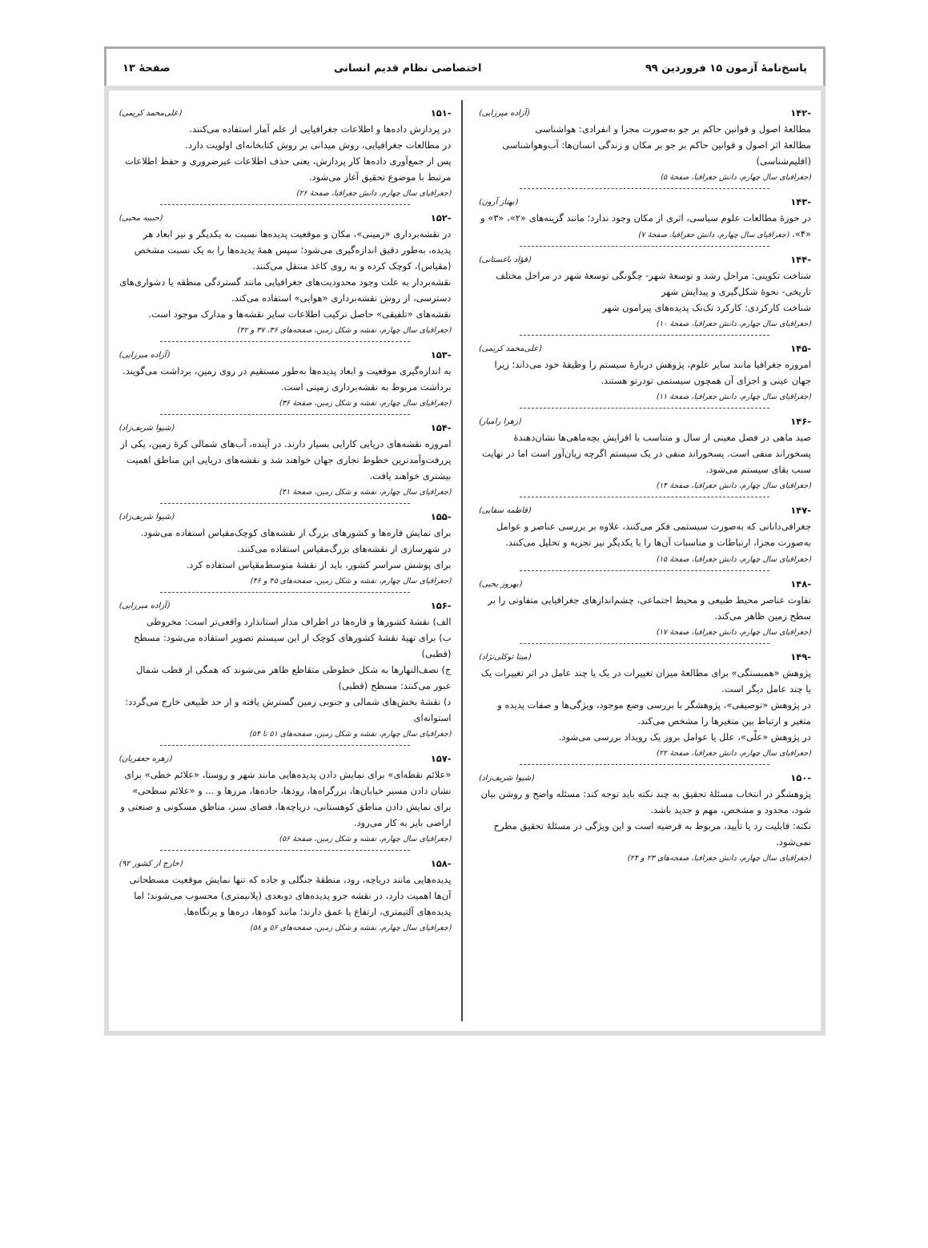پاسخ‌نامهٔ آزمون ۱۵ فروردین ۹۹ اختصاصی نظام قدیم انسانی صفحهٔ ۱۳
-۱۴۲ (آزاده میرزایی)
مطالعهٔ اصول و قوانین حاکم بر جو به‌صورت مجزا و انفرادی: هواشناسی
مطالعهٔ اثر اصول و قوانین حاکم بر جو بر مکان و زندگی انسان‌ها: آب‌وهواشناسی (اقلیم‌شناسی)
(جغرافیای سال چهارم، دانش جغرافیا، صفحهٔ ۵)
-۱۴۳ (بهناز آرون)
در حوزهٔ مطالعات علوم سیاسی، اثری از مکان وجود ندارد؛ مانند گزینه‌های «۲»، «۳» و «۴». (جغرافیای سال چهارم، دانش جغرافیا، صفحهٔ ۷)
-۱۴۴ (فؤاد باغستانی)
شناخت تکوینی: مراحل رشد و توسعهٔ شهر- چگونگی توسعهٔ شهر در مراحل مختلف تاریخی- نحوهٔ شکل‌گیری و پیدایش شهر
شناخت کارکردی: کارکرد تک‌تک پدیده‌های پیرامون شهر
(جغرافیای سال چهارم، دانش جغرافیا، صفحهٔ ۱۰)
-۱۴۵ (علی‌محمد کریمی)
امروزه جغرافیا مانند سایر علوم، پژوهش دربارهٔ سیستم را وظیفهٔ خود می‌داند؛ زیرا جهان عینی و اجزای آن همچون سیستمی تودرتو هستند.
(جغرافیای سال چهارم، دانش جغرافیا، صفحهٔ ۱۱)
-۱۴۶ (زهرا رامیار)
صید ماهی در فصل معینی از سال و متناسب با افزایش بچه‌ماهی‌ها نشان‌دهندهٔ پسخوراند منفی است. پسخوراند منفی در یک سیستم اگرچه زیان‌آور است اما در نهایت سبب بقای سیستم می‌شود.
(جغرافیای سال چهارم، دانش جغرافیا، صفحهٔ ۱۴)
-۱۴۷ (فاطمه سقایی)
جغرافی‌دانانی که به‌صورت سیستمی فکر می‌کنند، علاوه بر بررسی عناصر و عوامل به‌صورت مجزا، ارتباطات و مناسبات آن‌ها را با یکدیگر نیز تجزیه و تحلیل می‌کنند. (جغرافیای سال چهارم، دانش جغرافیا، صفحهٔ ۱۵)
-۱۴۸ (بهروز یحیی)
تفاوت عناصر محیط طبیعی و محیط اجتماعی، چشم‌اندازهای جغرافیایی متفاوتی را بر سطح زمین ظاهر می‌کند.
(جغرافیای سال چهارم، دانش جغرافیا، صفحهٔ ۱۷)
-۱۴۹ (مینا توکلی‌نژاد)
پژوهش «همبستگی» برای مطالعهٔ میزان تغییرات در یک یا چند عامل در اثر تغییرات یک یا چند عامل دیگر است.
در پژوهش «توصیفی»، پژوهشگر با بررسی وضع موجود، ویژگی‌ها و صفات پدیده و متغیر و ارتباط بین متغیرها را مشخص می‌کند.
در پژوهش «علّی»، علل یا عوامل بروز یک رویداد بررسی می‌شود.
(جغرافیای سال چهارم، دانش جغرافیا، صفحهٔ ۲۲)
-۱۵۰ (شیوا شریف‌زاد)
پژوهشگر در انتخاب مسئلهٔ تحقیق به چند نکته باید توجه کند: مسئله واضح و روشن بیان شود، محدود و مشخص، مهم و جدید باشد.
نکته: قابلیت رد یا تأیید، مربوط به فرضیه است و این ویژگی در مسئلهٔ تحقیق مطرح نمی‌شود.
(جغرافیای سال چهارم، دانش جغرافیا، صفحه‌های ۲۳ و ۲۴)
-۱۵۱ (علی‌محمد کریمی)
در پردازش داده‌ها و اطلاعات جغرافیایی از علم آمار استفاده می‌کنند.
در مطالعات جغرافیایی، روش میدانی بر روش کتابخانه‌ای اولویت دارد.
پس از جمع‌آوری داده‌ها کار پردازش، یعنی حذف اطلاعات غیرضروری و حفظ اطلاعات مرتبط با موضوع تحقیق آغاز می‌شود.
(جغرافیای سال چهارم، دانش جغرافیا، صفحهٔ ۲۶)
-۱۵۲ (حبیبه محبی)
در نقشه‌برداری «زمینی»، مکان و موقعیت پدیده‌ها نسبت به یکدیگر و نیز ابعاد هر پدیده، به‌طور دقیق اندازه‌گیری می‌شود؛ سپس همهٔ پدیده‌ها را به یک نسبت مشخص (مقیاس)، کوچک کرده و به روی کاغذ منتقل می‌کنند.
نقشه‌بردار به علت وجود محدودیت‌های جغرافیایی مانند گستردگی منطقه یا دشواری‌های دسترسی، از روش نقشه‌برداری «هوایی» استفاده می‌کند.
نقشه‌های «تلفیقی» حاصل ترکیب اطلاعات سایر نقشه‌ها و مدارک موجود است.
(جغرافیای سال چهارم، نقشه و شکل زمین، صفحه‌های ۳۶، ۳۷ و ۴۲)
-۱۵۳ (آزاده میرزایی)
به اندازه‌گیری موقعیت و ابعاد پدیده‌ها به‌طور مستقیم در روی زمین، برداشت می‌گویند. برداشت مربوط به نقشه‌برداری زمینی است.
(جغرافیای سال چهارم، نقشه و شکل زمین، صفحهٔ ۳۶)
-۱۵۴ (شیوا شریف‌زاد)
امروزه نقشه‌های دریایی کارایی بسیار دارند. در آینده، آب‌های شمالی کرهٔ زمین، یکی از پررفت‌وآمدترین خطوط تجاری جهان خواهند شد و نقشه‌های دریایی این مناطق اهمیت بیشتری خواهند یافت.
(جغرافیای سال چهارم، نقشه و شکل زمین، صفحهٔ ۴۱)
-۱۵۵ (شیوا شریف‌زاد)
برای نمایش قاره‌ها و کشورهای بزرگ از نقشه‌های کوچک‌مقیاس استفاده می‌شود.
در شهرسازی از نقشه‌های بزرگ‌مقیاس استفاده می‌کنند.
برای پوشش سراسر کشور، باید از نقشهٔ متوسط‌مقیاس استفاده کرد.
(جغرافیای سال چهارم، نقشه و شکل زمین، صفحه‌های ۴۵ و ۴۶)
-۱۵۶ (آزاده میرزایی)
الف) نقشهٔ کشورها و قاره‌ها در اطراف مدار استاندارد واقعی‌تر است: مخروطی
ب) برای تهیهٔ نقشهٔ کشورهای کوچک از این سیستم تصویر استفاده می‌شود: مسطح (قطبی)
ج) نصف‌النهارها به شکل خطوطی متقاطع ظاهر می‌شوند که همگی از قطب شمال عبور می‌کنند: مسطح (قطبی)
د) نقشهٔ بخش‌های شمالی و جنوبی زمین گسترش یافته و از حد طبیعی خارج می‌گردد: استوانه‌ای
(جغرافیای سال چهارم، نقشه و شکل زمین، صفحه‌های ۵۱ تا ۵۴)
-۱۵۷ (زهره جعفریان)
«علائم نقطه‌ای» برای نمایش دادن پدیده‌هایی مانند شهر و روستا، «علائم خطی» برای نشان دادن مسیر خیابان‌ها، بزرگراه‌ها، رودها، جاده‌ها، مرزها و ... و «علائم سطحی» برای نمایش دادن مناطق کوهستانی، دریاچه‌ها، فضای سبز، مناطق مسکونی و صنعتی و اراضی بایر به کار می‌رود.
(جغرافیای سال چهارم، نقشه و شکل زمین، صفحهٔ ۵۶)
-۱۵۸ (خارج از کشور ۹۲)
پدیده‌هایی مانند دریاچه، رود، منطقهٔ جنگلی و جاده که تنها نمایش موقعیت مسطحاتی آن‌ها اهمیت دارد، در نقشه جزو پدیده‌های دوبعدی (پلانیمتری) محسوب می‌شوند؛ اما پدیده‌های آلتیمتری، ارتفاع یا عمق دارند؛ مانند کوه‌ها، دره‌ها و پرتگاه‌ها.
(جغرافیای سال چهارم، نقشه و شکل زمین، صفحه‌های ۵۶ و ۵۸)